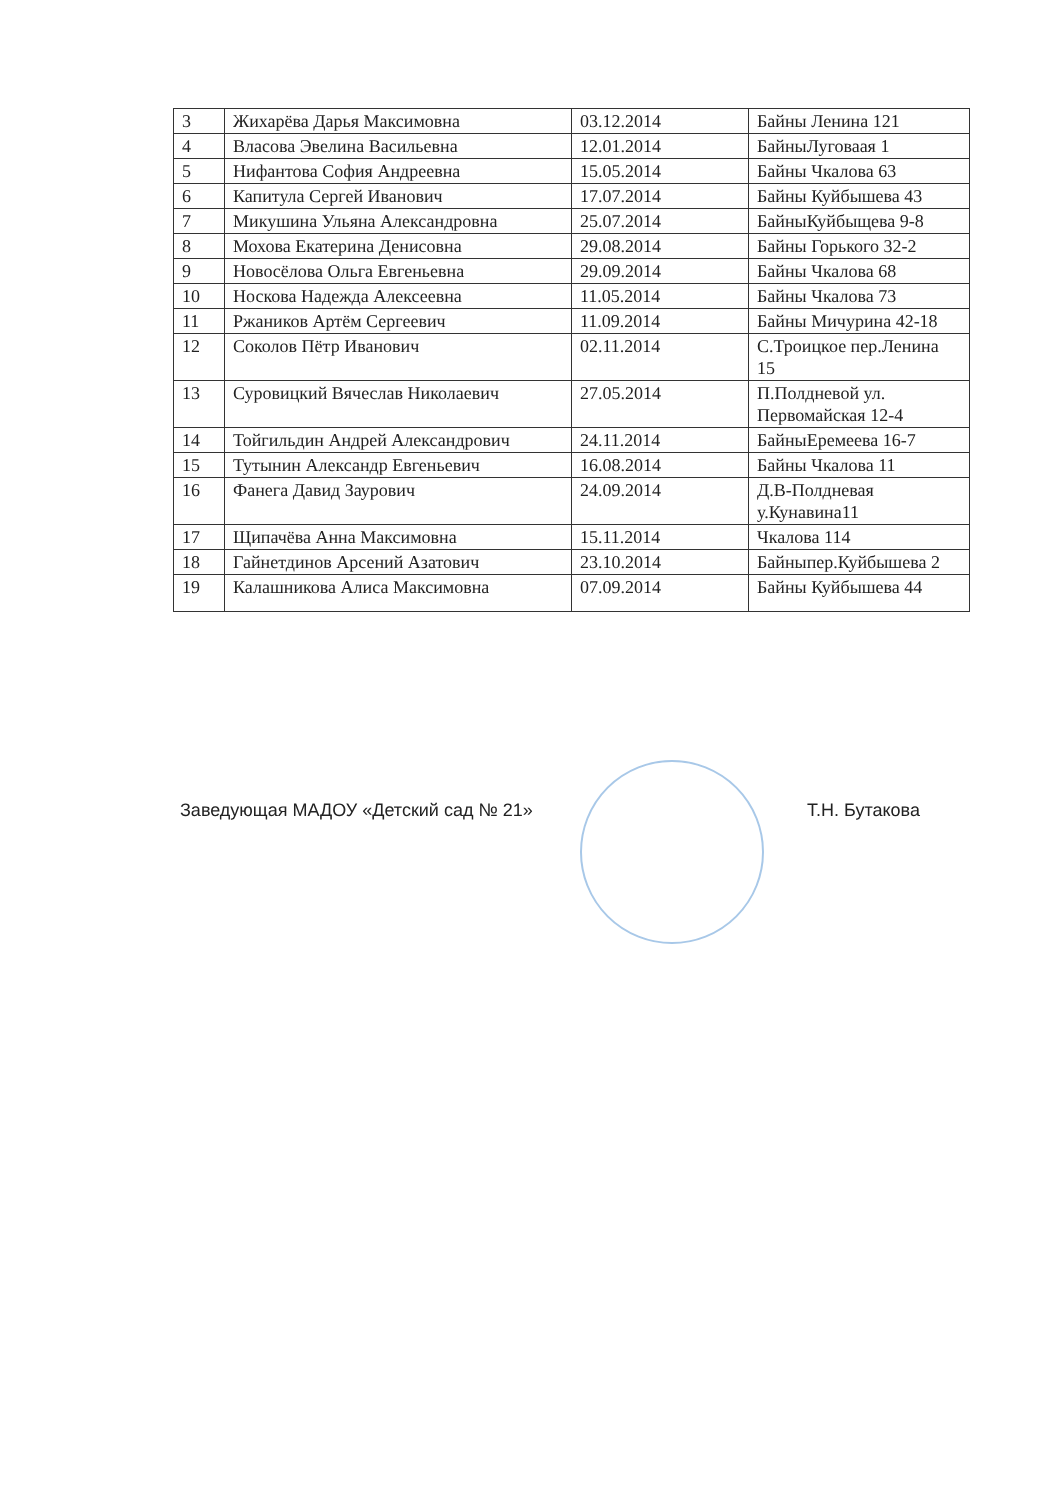| 3 | Жихарёва Дарья Максимовна | 03.12.2014 | Байны Ленина 121 |
| 4 | Власова Эвелина Васильевна | 12.01.2014 | БайныЛуговаая 1 |
| 5 | Нифантова София Андреевна | 15.05.2014 | Байны Чкалова 63 |
| 6 | Капитула Сергей Иванович | 17.07.2014 | Байны Куйбышева 43 |
| 7 | Микушина Ульяна Александровна | 25.07.2014 | БайныКуйбыщева 9-8 |
| 8 | Мохова Екатерина Денисовна | 29.08.2014 | Байны Горького 32-2 |
| 9 | Новосёлова Ольга Евгеньевна | 29.09.2014 | Байны Чкалова 68 |
| 10 | Носкова Надежда Алексеевна | 11.05.2014 | Байны Чкалова 73 |
| 11 | Ржаников Артём Сергеевич | 11.09.2014 | Байны Мичурина 42-18 |
| 12 | Соколов Пётр Иванович | 02.11.2014 | С.Троицкое пер.Ленина 15 |
| 13 | Суровицкий Вячеслав Николаевич | 27.05.2014 | П.Полдневой ул. Первомайская 12-4 |
| 14 | Тойгильдин Андрей Александрович | 24.11.2014 | БайныЕремеева 16-7 |
| 15 | Тутынин Александр Евгеньевич | 16.08.2014 | Байны Чкалова 11 |
| 16 | Фанега Давид Заурович | 24.09.2014 | Д.В-Полдневая у.Кунавина11 |
| 17 | Щипачёва Анна Максимовна | 15.11.2014 | Чкалова 114 |
| 18 | Гайнетдинов Арсений Азатович | 23.10.2014 | Байныпер.Куйбышева 2 |
| 19 | Калашникова Алиса Максимовна | 07.09.2014 | Байны Куйбышева 44 |
Заведующая МАДОУ «Детский сад № 21» Т.Н. Бутакова